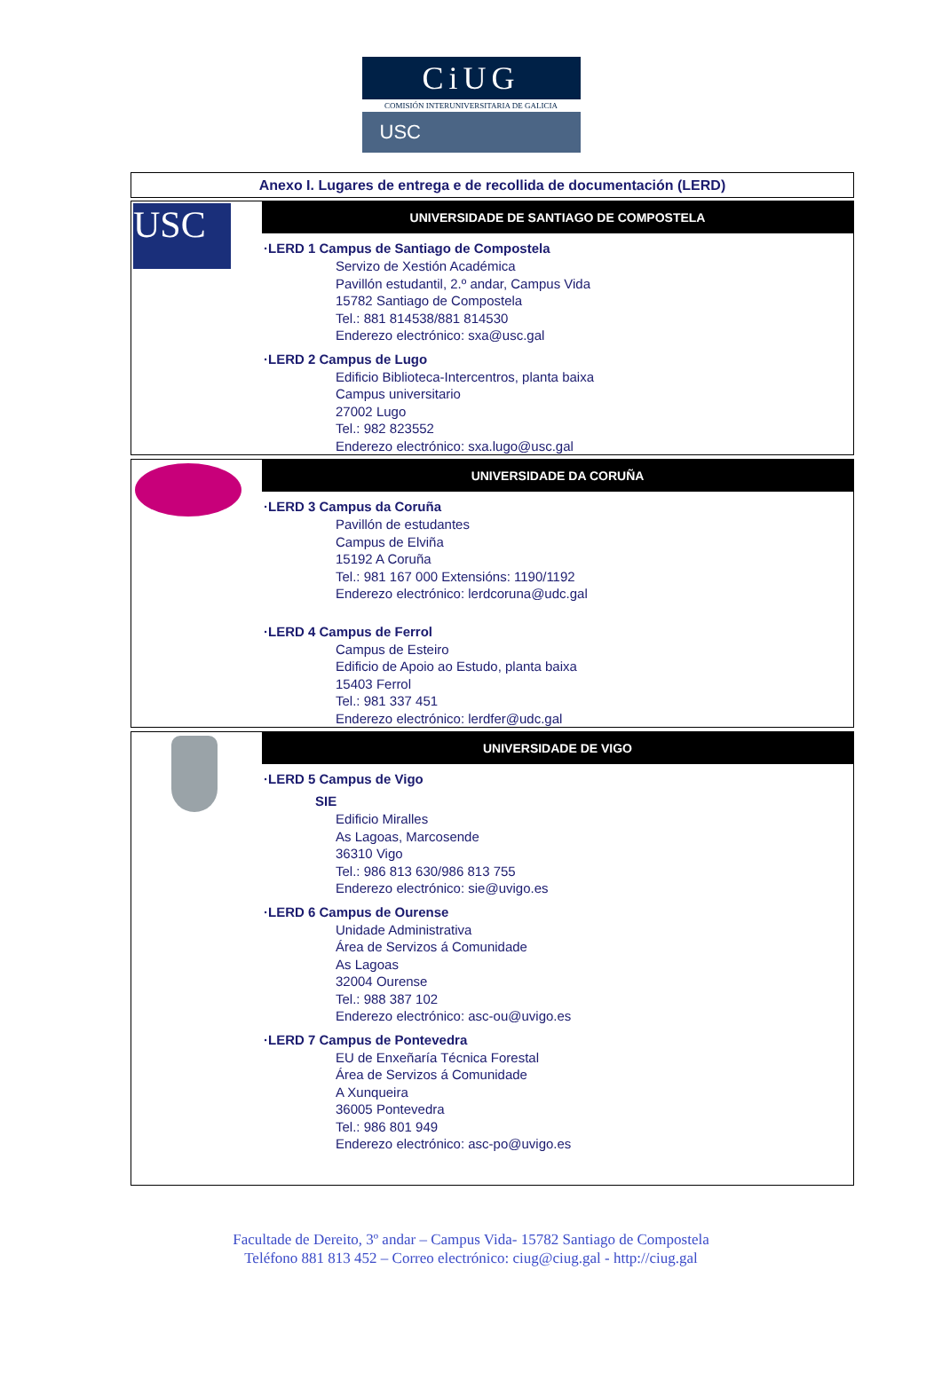CiUG
COMISIÓN INTERUNIVERSITARIA DE GALICIA
USC
| Anexo I. Lugares de entrega e de recollida de documentación (LERD) |
| USC | UNIVERSIDADE DE SANTIAGO DE COMPOSTELA ·LERD 1 Campus de Santiago de Compostela Servizo de Xestión Académica Pavillón estudantil, 2.º andar, Campus Vida 15782 Santiago de Compostela Tel.: 881 814538/881 814530 Enderezo electrónico: sxa@usc.gal ·LERD 2 Campus de Lugo Edificio Biblioteca-Intercentros, planta baixa Campus universitario 27002 Lugo Tel.: 982 823552 Enderezo electrónico: sxa.lugo@usc.gal |
| | UNIVERSIDADE DA CORUÑA ·LERD 3 Campus da Coruña Pavillón de estudantes Campus de Elviña 15192 A Coruña Tel.: 981 167 000 Extensións: 1190/1192 Enderezo electrónico: lerdcoruna@udc.gal ·LERD 4 Campus de Ferrol Campus de Esteiro Edificio de Apoio ao Estudo, planta baixa 15403 Ferrol Tel.: 981 337 451 Enderezo electrónico: lerdfer@udc.gal |
| | UNIVERSIDADE DE VIGO ·LERD 5 Campus de Vigo SIE Edificio Miralles As Lagoas, Marcosende 36310 Vigo Tel.: 986 813 630/986 813 755 Enderezo electrónico: sie@uvigo.es ·LERD 6 Campus de Ourense Unidade Administrativa Área de Servizos á Comunidade As Lagoas 32004 Ourense Tel.: 988 387 102 Enderezo electrónico: asc-ou@uvigo.es ·LERD 7 Campus de Pontevedra EU de Enxeñaría Técnica Forestal Área de Servizos á Comunidade A Xunqueira 36005 Pontevedra Tel.: 986 801 949 Enderezo electrónico: asc-po@uvigo.es |
Facultade de Dereito, 3º andar – Campus Vida- 15782 Santiago de Compostela
Teléfono 881 813 452 – Correo electrónico: ciug@ciug.gal - http://ciug.gal